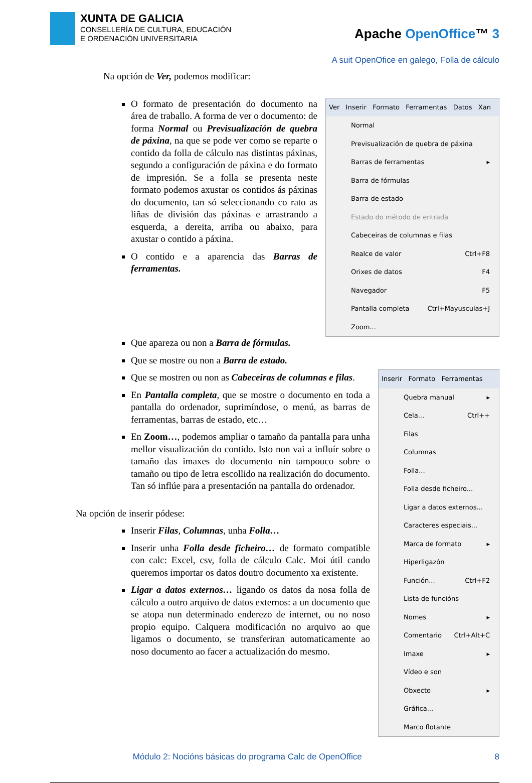XUNTA DE GALICIA
CONSELLERÍA DE CULTURA, EDUCACIÓN
E ORDENACIÓN UNIVERSITARIA
Apache OpenOffice™ 3
A suit OpenOfice en galego, Folla de cálculo
Na opción de Ver, podemos modificar:
O formato de presentación do documento na área de traballo. A forma de ver o documento: de forma Normal ou Previsualización de quebra de páxina, na que se pode ver como se reparte o contido da folla de cálculo nas distintas páxinas, segundo a configuración de páxina e do formato de impresión. Se a folla se presenta neste formato podemos axustar os contidos ás páxinas do documento, tan só seleccionando co rato as liñas de división das páxinas e arrastrando a esquerda, a dereita, arriba ou abaixo, para axustar o contido a páxina.
O contido e a aparencia das Barras de ferramentas.
Ver Inserir Formato Ferramentas Datos Xan
Normal
Previsualización de quebra de páxina
Barras de ferramentas ▸
Barra de fórmulas
Barra de estado
Estado do método de entrada
Cabeceiras de columnas e filas
Realce de valor Ctrl+F8
Orixes de datos F4
Navegador F5
Pantalla completa Ctrl+Mayusculas+J
Zoom...
Que apareza ou non a Barra de fórmulas.
Que se mostre ou non a Barra de estado.
Que se mostren ou non as Cabeceiras de columnas e filas.
En Pantalla completa, que se mostre o documento en toda a pantalla do ordenador, suprimíndose, o menú, as barras de ferramentas, barras de estado, etc…
En Zoom…, podemos ampliar o tamaño da pantalla para unha mellor visualización do contido. Isto non vai a influír sobre o tamaño das imaxes do documento nin tampouco sobre o tamaño ou tipo de letra escollido na realización do documento. Tan só inflúe para a presentación na pantalla do ordenador.
Na opción de inserir pódese:
Inserir Filas, Columnas, unha Folla…
Inserir unha Folla desde ficheiro… de formato compatible con calc: Excel, csv, folla de cálculo Calc. Moi útil cando queremos importar os datos doutro documento xa existente.
Ligar a datos externos… ligando os datos da nosa folla de cálculo a outro arquivo de datos externos: a un documento que se atopa nun determinado enderezo de internet, ou no noso propio equipo. Calquera modificación no arquivo ao que ligamos o documento, se transferiran automaticamente ao noso documento ao facer a actualización do mesmo.
Inserir Formato Ferramentas
Quebra manual ▸
Cela... Ctrl++
Filas
Columnas
Folla...
Folla desde ficheiro...
Ligar a datos externos...
Caracteres especiais...
Marca de formato ▸
Hiperligazón
Función... Ctrl+F2
Lista de funcións
Nomes ▸
Comentario Ctrl+Alt+C
Imaxe ▸
Vídeo e son
Obxecto ▸
Gráfica...
Marco flotante
Módulo 2: Nocións básicas do programa Calc de OpenOffice 8